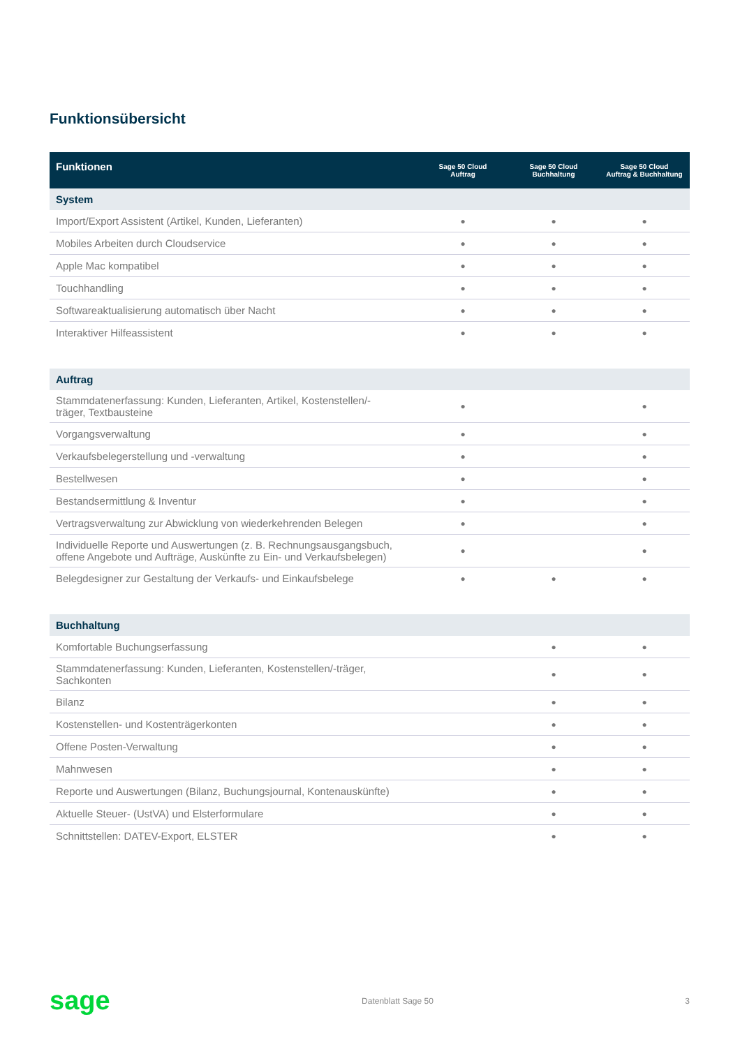Funktionsübersicht
| Funktionen | Sage 50 Cloud Auftrag | Sage 50 Cloud Buchhaltung | Sage 50 Cloud Auftrag & Buchhaltung |
| --- | --- | --- | --- |
| System | | | |
| Import/Export Assistent (Artikel, Kunden, Lieferanten) | ● | ● | ● |
| Mobiles Arbeiten durch Cloudservice | ● | ● | ● |
| Apple Mac kompatibel | ● | ● | ● |
| Touchhandling | ● | ● | ● |
| Softwareaktualisierung automatisch über Nacht | ● | ● | ● |
| Interaktiver Hilfeassistent | ● | ● | ● |
| Auftrag | | | |
| Stammdatenerfassung: Kunden, Lieferanten, Artikel, Kostenstellen/- träger, Textbausteine | ● | | ● |
| Vorgangsverwaltung | ● | | ● |
| Verkaufsbelegerstellung und -verwaltung | ● | | ● |
| Bestellwesen | ● | | ● |
| Bestandsermittlung & Inventur | ● | | ● |
| Vertragsverwaltung zur Abwicklung von wiederkehrenden Belegen | ● | | ● |
| Individuelle Reporte und Auswertungen (z. B. Rechnungsausgangsbuch, offene Angebote und Aufträge, Auskünfte zu Ein- und Verkaufsbelegen) | ● | | ● |
| Belegdesigner zur Gestaltung der Verkaufs- und Einkaufsbelege | ● | ● | ● |
| Buchhaltung | | | |
| Komfortable Buchungserfassung | | ● | ● |
| Stammdatenerfassung: Kunden, Lieferanten, Kostenstellen/-träger, Sachkonten | | ● | ● |
| Bilanz | | ● | ● |
| Kostenstellen- und Kostenträgerkonten | | ● | ● |
| Offene Posten-Verwaltung | | ● | ● |
| Mahnwesen | | ● | ● |
| Reporte und Auswertungen (Bilanz, Buchungsjournal, Kontenauskünfte) | | ● | ● |
| Aktuelle Steuer- (UstVA) und Elsterformulare | | ● | ● |
| Schnittstellen: DATEV-Export, ELSTER | | ● | ● |
sage Datenblatt Sage 50 3